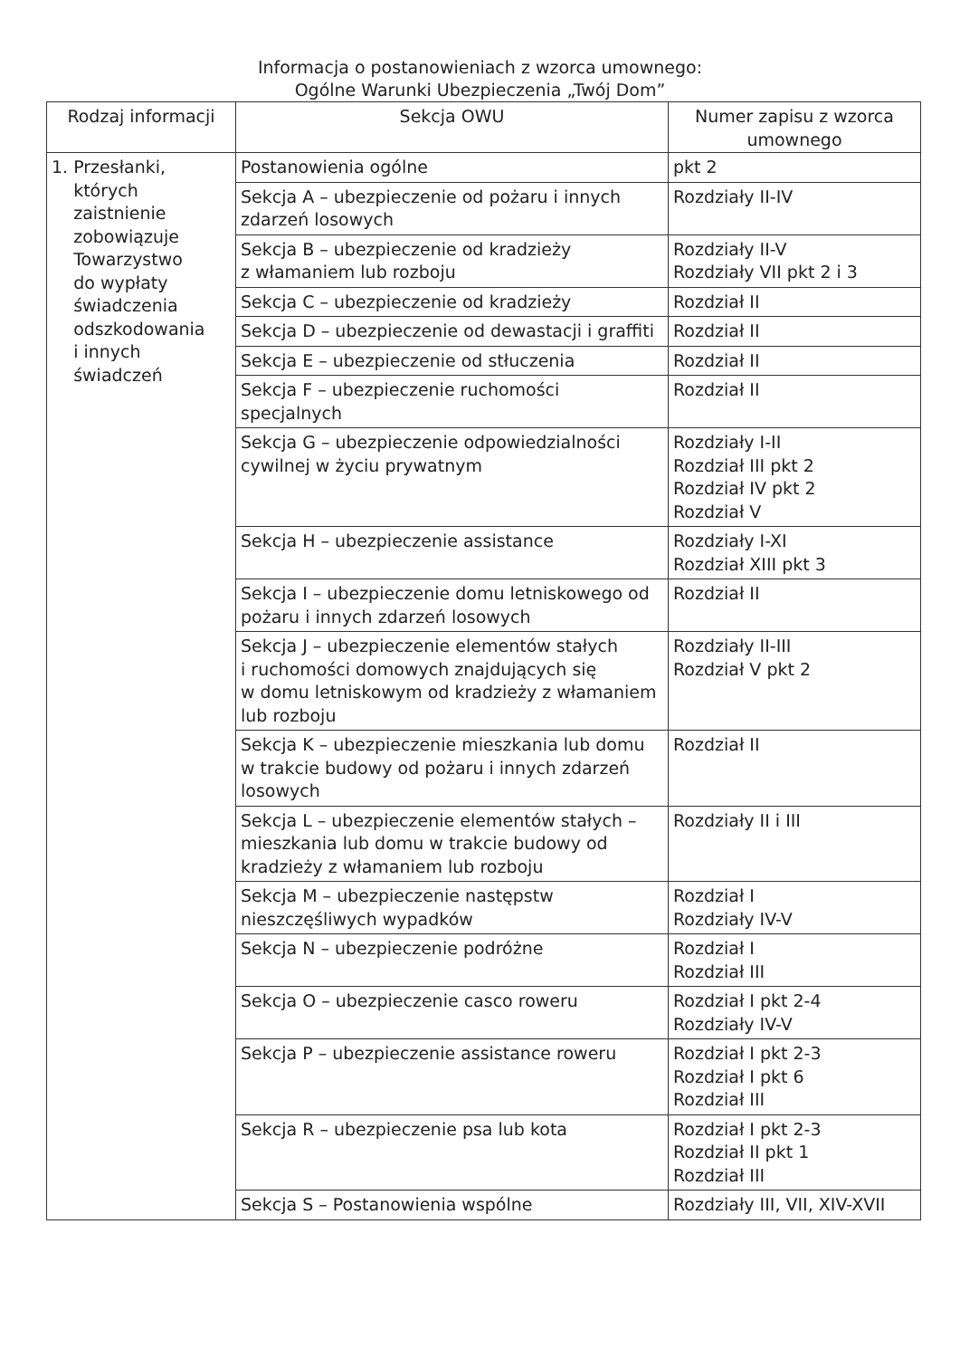Informacja o postanowieniach z wzorca umownego:
Ogólne Warunki Ubezpieczenia „Twój Dom”
| Rodzaj informacji | Sekcja OWU | Numer zapisu z wzorca umownego |
| --- | --- | --- |
| 1. Przesłanki, których zaistnienie zobowiązuje Towarzystwo do wypłaty świadczenia odszkodowania i innych świadczeń | Postanowienia ogólne | pkt 2 |
| | Sekcja A – ubezpieczenie od pożaru i innych zdarzeń losowych | Rozdziały II-IV |
| | Sekcja B – ubezpieczenie od kradzieży z włamaniem lub rozboju | Rozdziały II-V Rozdziały VII pkt 2 i 3 |
| | Sekcja C – ubezpieczenie od kradzieży | Rozdział II |
| | Sekcja D – ubezpieczenie od dewastacji i graffiti | Rozdział II |
| | Sekcja E – ubezpieczenie od stłuczenia | Rozdział II |
| | Sekcja F – ubezpieczenie ruchomości specjalnych | Rozdział II |
| | Sekcja G – ubezpieczenie odpowiedzialności cywilnej w życiu prywatnym | Rozdziały I-II Rozdział III pkt 2 Rozdział IV pkt 2 Rozdział V |
| | Sekcja H – ubezpieczenie assistance | Rozdziały I-XI Rozdział XIII pkt 3 |
| | Sekcja I – ubezpieczenie domu letniskowego od pożaru i innych zdarzeń losowych | Rozdział II |
| | Sekcja J – ubezpieczenie elementów stałych i ruchomości domowych znajdujących się w domu letniskowym od kradzieży z włamaniem lub rozboju | Rozdziały II-III Rozdział V pkt 2 |
| | Sekcja K – ubezpieczenie mieszkania lub domu w trakcie budowy od pożaru i innych zdarzeń losowych | Rozdział II |
| | Sekcja L – ubezpieczenie elementów stałych –mieszkania lub domu w trakcie budowy od kradzieży z włamaniem lub rozboju | Rozdziały II i III |
| | Sekcja M – ubezpieczenie następstw nieszczęśliwych wypadków | Rozdział I Rozdziały IV-V |
| | Sekcja N – ubezpieczenie podróżne | Rozdział I Rozdział III |
| | Sekcja O – ubezpieczenie casco roweru | Rozdział I pkt 2-4 Rozdziały IV-V |
| | Sekcja P – ubezpieczenie assistance roweru | Rozdział I pkt 2-3 Rozdział I pkt 6 Rozdział III |
| | Sekcja R – ubezpieczenie psa lub kota | Rozdział I pkt 2-3 Rozdział II pkt 1 Rozdział III |
| | Sekcja S – Postanowienia wspólne | Rozdziały III, VII, XIV-XVII |